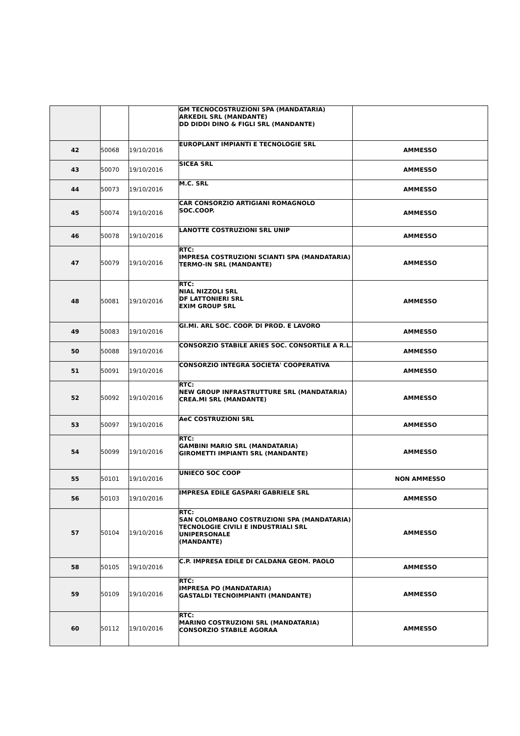| | | | GM TECNOCOSTRUZIONI SPA (MANDATARIA) ARKEDIL SRL (MANDANTE) DD DIDDI DINO & FIGLI SRL (MANDANTE) | |
| 42 | 50068 | 19/10/2016 | EUROPLANT IMPIANTI E TECNOLOGIE SRL | AMMESSO |
| 43 | 50070 | 19/10/2016 | SICEA SRL | AMMESSO |
| 44 | 50073 | 19/10/2016 | M.C. SRL | AMMESSO |
| 45 | 50074 | 19/10/2016 | CAR CONSORZIO ARTIGIANI ROMAGNOLO SOC.COOP. | AMMESSO |
| 46 | 50078 | 19/10/2016 | LANOTTE COSTRUZIONI SRL UNIP | AMMESSO |
| 47 | 50079 | 19/10/2016 | RTC: IMPRESA COSTRUZIONI SCIANTI SPA (MANDATARIA) TERMO-IN SRL (MANDANTE) | AMMESSO |
| 48 | 50081 | 19/10/2016 | RTC: NIAL NIZZOLI SRL DF LATTONIERI SRL EXIM GROUP SRL | AMMESSO |
| 49 | 50083 | 19/10/2016 | GI.MI. ARL SOC. COOP. DI PROD. E LAVORO | AMMESSO |
| 50 | 50088 | 19/10/2016 | CONSORZIO STABILE ARIES SOC. CONSORTILE A R.L. | AMMESSO |
| 51 | 50091 | 19/10/2016 | CONSORZIO INTEGRA SOCIETA' COOPERATIVA | AMMESSO |
| 52 | 50092 | 19/10/2016 | RTC: NEW GROUP INFRASTRUTTURE SRL (MANDATARIA) CREA.MI SRL (MANDANTE) | AMMESSO |
| 53 | 50097 | 19/10/2016 | AeC COSTRUZIONI SRL | AMMESSO |
| 54 | 50099 | 19/10/2016 | RTC: GAMBINI MARIO SRL (MANDATARIA) GIROMETTI IMPIANTI SRL (MANDANTE) | AMMESSO |
| 55 | 50101 | 19/10/2016 | UNIECO SOC COOP | NON AMMESSO |
| 56 | 50103 | 19/10/2016 | IMPRESA EDILE GASPARI GABRIELE SRL | AMMESSO |
| 57 | 50104 | 19/10/2016 | RTC: SAN COLOMBANO COSTRUZIONI SPA (MANDATARIA) TECNOLOGIE CIVILI E INDUSTRIALI SRL UNIPERSONALE (MANDANTE) | AMMESSO |
| 58 | 50105 | 19/10/2016 | C.P. IMPRESA EDILE DI CALDANA GEOM. PAOLO | AMMESSO |
| 59 | 50109 | 19/10/2016 | RTC: IMPRESA PO (MANDATARIA) GASTALDI TECNOIMPIANTI (MANDANTE) | AMMESSO |
| 60 | 50112 | 19/10/2016 | RTC: MARINO COSTRUZIONI SRL (MANDATARIA) CONSORZIO STABILE AGORAA | AMMESSO |